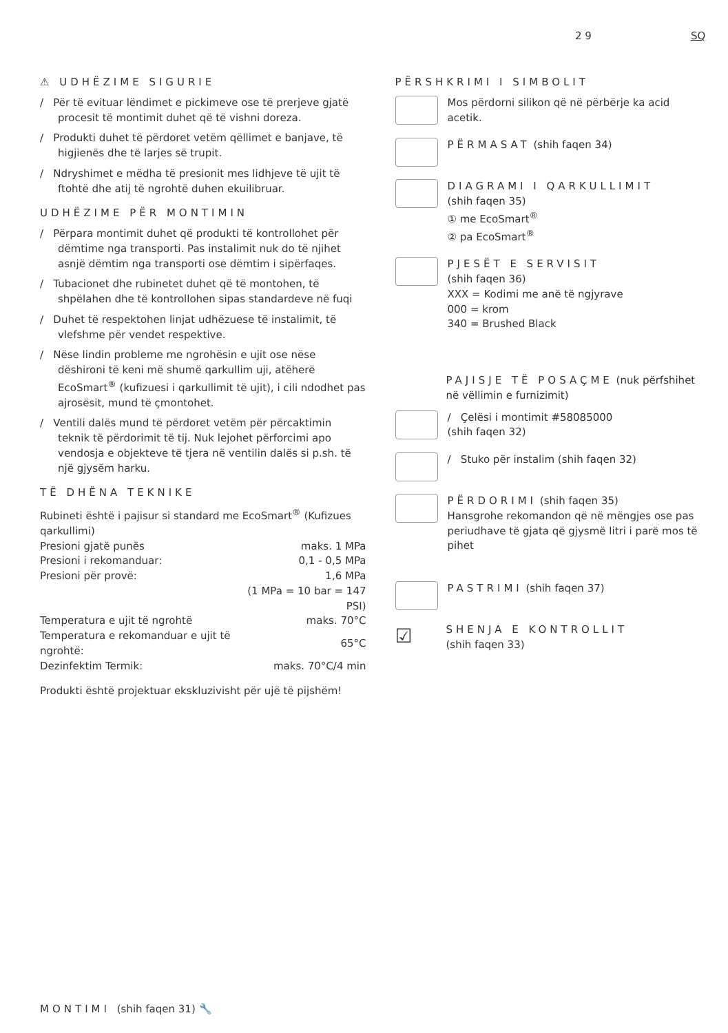2 9 SQ
⚠ UDHËZIME SIGURIE
/ Për të evituar lëndimet e pickimeve ose të prerjeve gjatë procesit të montimit duhet që të vishni doreza.
/ Produkti duhet të përdoret vetëm qëllimet e banjave, të higjienës dhe të larjes së trupit.
/ Ndryshimet e mëdha të presionit mes lidhjeve të ujit të ftohtë dhe atij të ngrohtë duhen ekuilibruar.
UDHËZIME PËR MONTIMIN
/ Përpara montimit duhet që produkti të kontrollohet për dëmtime nga transporti. Pas instalimit nuk do të njihet asnjë dëmtim nga transporti ose dëmtim i sipërfaqes.
/ Tubacionet dhe rubinetet duhet që të montohen, të shpëlahen dhe të kontrollohen sipas standardeve në fuqi
/ Duhet të respektohen linjat udhëzuese të instalimit, të vlefshme për vendet respektive.
/ Nëse lindin probleme me ngrohësin e ujit ose nëse dëshironi të keni më shumë qarkullim uji, atëherë EcoSmart<sup>®</sup> (kufizuesi i qarkullimit të ujit), i cili ndodhet pas ajrosësit, mund të çmontohet.
/ Ventili dalës mund të përdoret vetëm për përcaktimin teknik të përdorimit të tij. Nuk lejohet përforcimi apo vendosja e objekteve të tjera në ventilin dalës si p.sh. të një gjysëm harku.
TË DHËNA TEKNIKE
Rubineti është i pajisur si standard me EcoSmart<sup>®</sup> (Kufizues qarkullimi)
| Presioni gjatë punës | maks. 1 MPa |
| Presioni i rekomanduar: | 0,1 - 0,5 MPa |
| Presioni për provë: | 1,6 MPa |
| | (1 MPa = 10 bar = 147 PSI) |
| Temperatura e ujit të ngrohtë | maks. 70°C |
| Temperatura e rekomanduar e ujit të ngrohtë: | 65°C |
| Dezinfektim Termik: | maks. 70°C/4 min |
Produkti është projektuar ekskluzivisht për ujë të pijshëm!
PËRSHKRIMI I SIMBOLIT
Mos përdorni silikon që në përbërje ka acid acetik.
PËRMASAT (shih faqen 34)
DIAGRAMI I QARKULLIMIT
(shih faqen 35)
① me EcoSmart<sup>®</sup>
② pa EcoSmart<sup>®</sup>
PJESËT E SERVISIT
(shih faqen 36)
XXX = Kodimi me anë të ngjyrave
000 = krom
340 = Brushed Black
PAJISJE TË POSAÇME (nuk përfshihet në vëllimin e furnizimit)
/ Çelësi i montimit #58085000
(shih faqen 32)
/ Stuko për instalim (shih faqen 32)
PËRDORIMI (shih faqen 35)
Hansgrohe rekomandon që në mëngjes ose pas periudhave të gjata që gjysmë litri i parë mos të pihet
PASTRIMI (shih faqen 37)
☑
SHENJA E KONTROLLIT
(shih faqen 33)
MONTIMI (shih faqen 31) 🔧